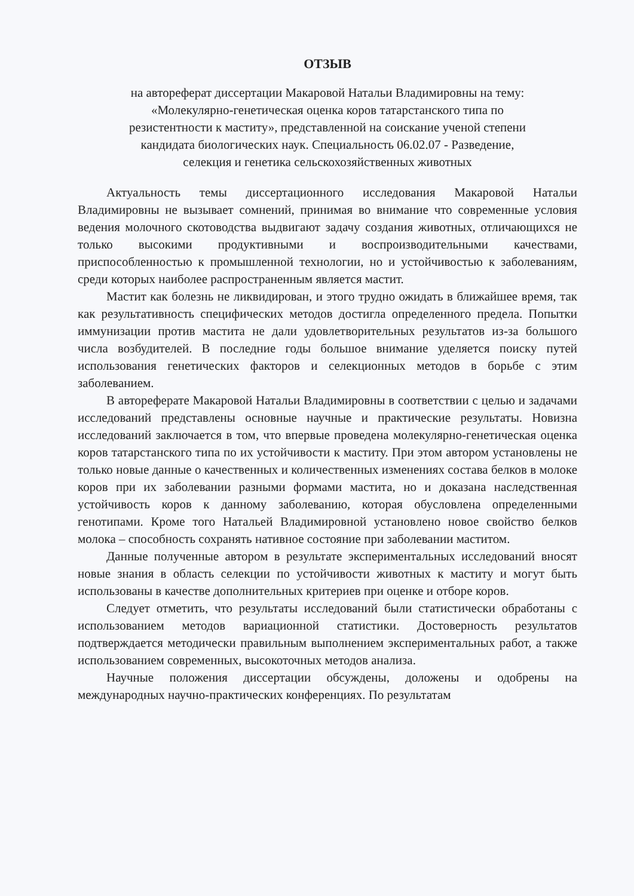ОТЗЫВ
на автореферат диссертации Макаровой Натальи Владимировны на тему:
«Молекулярно-генетическая оценка коров татарстанского типа по
резистентности к маститу», представленной на соискание ученой степени
кандидата биологических наук. Специальность 06.02.07 - Разведение,
селекция и генетика сельскохозяйственных животных
Актуальность темы диссертационного исследования Макаровой Натальи Владимировны не вызывает сомнений, принимая во внимание что современные условия ведения молочного скотоводства выдвигают задачу создания животных, отличающихся не только высокими продуктивными и воспроизводительными качествами, приспособленностью к промышленной технологии, но и устойчивостью к заболеваниям, среди которых наиболее распространенным является мастит.
Мастит как болезнь не ликвидирован, и этого трудно ожидать в ближайшее время, так как результативность специфических методов достигла определенного предела. Попытки иммунизации против мастита не дали удовлетворительных результатов из-за большого числа возбудителей. В последние годы большое внимание уделяется поиску путей использования генетических факторов и селекционных методов в борьбе с этим заболеванием.
В автореферате Макаровой Натальи Владимировны в соответствии с целью и задачами исследований представлены основные научные и практические результаты. Новизна исследований заключается в том, что впервые проведена молекулярно-генетическая оценка коров татарстанского типа по их устойчивости к маститу. При этом автором установлены не только новые данные о качественных и количественных изменениях состава белков в молоке коров при их заболевании разными формами мастита, но и доказана наследственная устойчивость коров к данному заболеванию, которая обусловлена определенными генотипами. Кроме того Натальей Владимировной установлено новое свойство белков молока – способность сохранять нативное состояние при заболевании маститом.
Данные полученные автором в результате экспериментальных исследований вносят новые знания в область селекции по устойчивости животных к маститу и могут быть использованы в качестве дополнительных критериев при оценке и отборе коров.
Следует отметить, что результаты исследований были статистически обработаны с использованием методов вариационной статистики. Достоверность результатов подтверждается методически правильным выполнением экспериментальных работ, а также использованием современных, высокоточных методов анализа.
Научные положения диссертации обсуждены, доложены и одобрены на международных научно-практических конференциях. По результатам